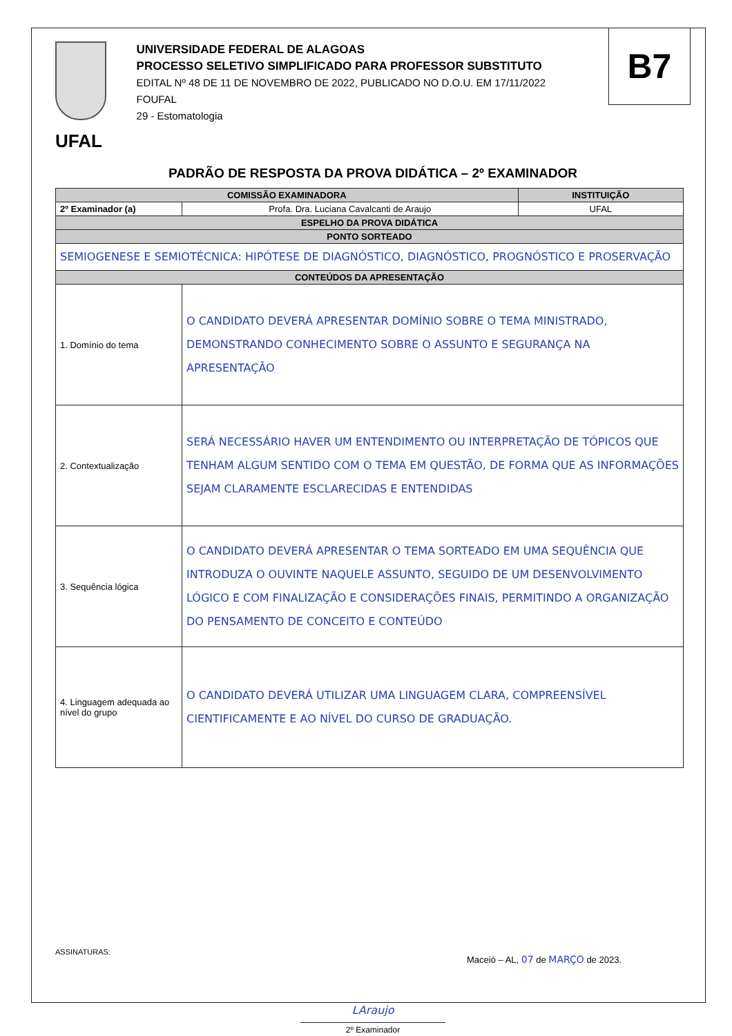UFAL
UNIVERSIDADE FEDERAL DE ALAGOAS
PROCESSO SELETIVO SIMPLIFICADO PARA PROFESSOR SUBSTITUTO
EDITAL Nº 48 DE 11 DE NOVEMBRO DE 2022, PUBLICADO NO D.O.U. EM 17/11/2022
FOUFAL
29 - Estomatologia
B7
PADRÃO DE RESPOSTA DA PROVA DIDÁTICA – 2º EXAMINADOR
| COMISSÃO EXAMINADORA | | INSTITUIÇÃO |
| --- | --- | --- |
| 2º Examinador (a) | Profa. Dra. Luciana Cavalcanti de Araujo | UFAL |
| ESPELHO DA PROVA DIDÁTICA | | |
| PONTO SORTEADO | | |
| SEMIOGENESE E SEMIOTÉCNICA: HIPÓTESE DE DIAGNÓSTICO, DIAGNÓSTICO, PROGNÓSTICO E PROSERVAÇÃO | | |
| CONTEÚDOS DA APRESENTAÇÃO | | |
| 1. Domínio do tema | O CANDIDATO DEVERÁ APRESENTAR DOMÍNIO SOBRE O TEMA MINISTRADO, DEMONSTRANDO CONHECIMENTO SOBRE O ASSUNTO E SEGURANÇA NA APRESENTAÇÃO | |
| 2. Contextualização | SERÁ NECESSÁRIO HAVER UM ENTENDIMENTO OU INTERPRETAÇÃO DE TÓPICOS QUE TENHAM ALGUM SENTIDO COM O TEMA EM QUESTÃO, DE FORMA QUE AS INFORMAÇÕES SEJAM CLARAMENTE ESCLARECIDAS E ENTENDIDAS | |
| 3. Sequência lógica | O CANDIDATO DEVERÁ APRESENTAR O TEMA SORTEADO EM UMA SEQUÊNCIA QUE INTRODUZA O OUVINTE NAQUELE ASSUNTO, SEGUIDO DE UM DESENVOLVIMENTO LÓGICO E COM FINALIZAÇÃO E CONSIDERAÇÕES FINAIS, PERMITINDO A ORGANIZAÇÃO DO PENSAMENTO DE CONCEITO E CONTEÚDO | |
| 4. Linguagem adequada ao nível do grupo | O CANDIDATO DEVERÁ UTILIZAR UMA LINGUAGEM CLARA, COMPREENSÍVEL CIENTIFICAMENTE E AO NÍVEL DO CURSO DE GRADUAÇÃO. | |
ASSINATURAS: Maceió – AL, 07 de MARÇO de 2023.
LAraujo
2º Examinador